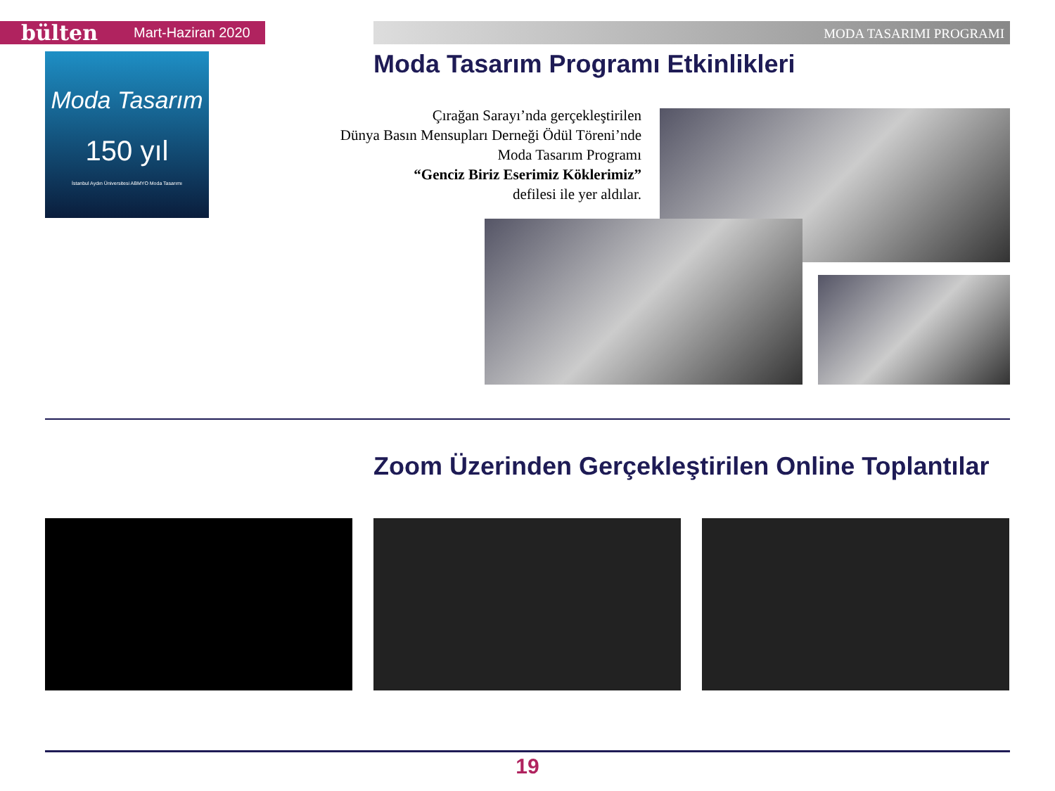bülten Mart-Haziran 2020 MODA TASARIMI PROGRAMI
Moda Tasarım Programı Etkinlikleri
Moda Tasarım
150 yıl
İstanbul Aydın Üniversitesi ABMYO Moda Tasarımı
Çırağan Sarayı’nda gerçekleştirilen
Dünya Basın Mensupları Derneği Ödül Töreni’nde
Moda Tasarım Programı
“Genciz Biriz Eserimiz Köklerimiz”
defilesi ile yer aldılar.
Zoom Üzerinden Gerçekleştirilen Online Toplantılar
19